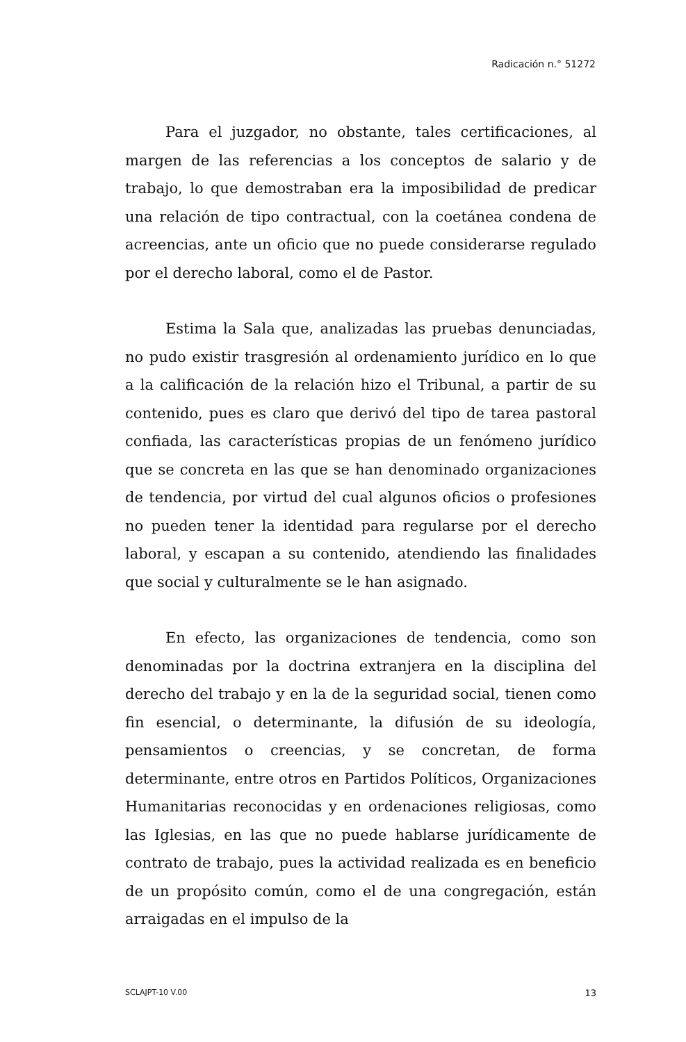Radicación n.° 51272
Para el juzgador, no obstante, tales certificaciones, al margen de las referencias a los conceptos de salario y de trabajo, lo que demostraban era la imposibilidad de predicar una relación de tipo contractual, con la coetánea condena de acreencias, ante un oficio que no puede considerarse regulado por el derecho laboral, como el de Pastor.
Estima la Sala que, analizadas las pruebas denunciadas, no pudo existir trasgresión al ordenamiento jurídico en lo que a la calificación de la relación hizo el Tribunal, a partir de su contenido, pues es claro que derivó del tipo de tarea pastoral confiada, las características propias de un fenómeno jurídico que se concreta en las que se han denominado organizaciones de tendencia, por virtud del cual algunos oficios o profesiones no pueden tener la identidad para regularse por el derecho laboral, y escapan a su contenido, atendiendo las finalidades que social y culturalmente se le han asignado.
En efecto, las organizaciones de tendencia, como son denominadas por la doctrina extranjera en la disciplina del derecho del trabajo y en la de la seguridad social, tienen como fin esencial, o determinante, la difusión de su ideología, pensamientos o creencias, y se concretan, de forma determinante, entre otros en Partidos Políticos, Organizaciones Humanitarias reconocidas y en ordenaciones religiosas, como las Iglesias, en las que no puede hablarse jurídicamente de contrato de trabajo, pues la actividad realizada es en beneficio de un propósito común, como el de una congregación, están arraigadas en el impulso de la
SCLAJPT-10 V.00 13